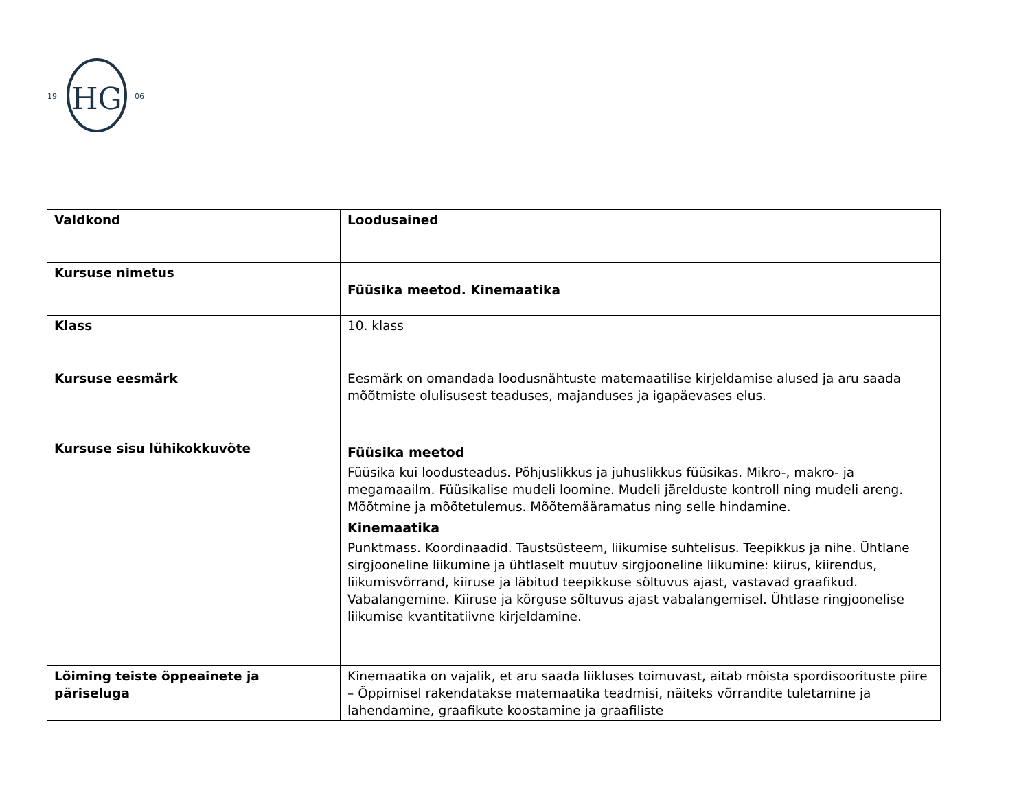HG
19
06
| Valdkond | Loodusained |
| Kursuse nimetus | Füüsika meetod. Kinemaatika |
| Klass | 10. klass |
| Kursuse eesmärk | Eesmärk on omandada loodusnähtuste matemaatilise kirjeldamise alused ja aru saada mõõtmiste olulisusest teaduses, majanduses ja igapäevases elus. |
| Kursuse sisu lühikokkuvõte | Füüsika meetod Füüsika kui loodusteadus. Põhjuslikkus ja juhuslikkus füüsikas. Mikro-, makro- ja megamaailm. Füüsikalise mudeli loomine. Mudeli järelduste kontroll ning mudeli areng. Mõõtmine ja mõõtetulemus. Mõõtemääramatus ning selle hindamine. Kinemaatika Punktmass. Koordinaadid. Taustsüsteem, liikumise suhtelisus. Teepikkus ja nihe. Ühtlane sirgjooneline liikumine ja ühtlaselt muutuv sirgjooneline liikumine: kiirus, kiirendus, liikumisvõrrand, kiiruse ja läbitud teepikkuse sõltuvus ajast, vastavad graafikud. Vabalangemine. Kiiruse ja kõrguse sõltuvus ajast vabalangemisel. Ühtlase ringjoonelise liikumise kvantitatiivne kirjeldamine. |
| Lõiming teiste õppeainete ja päriseluga | Kinemaatika on vajalik, et aru saada liikluses toimuvast, aitab mõista spordisoorituste piire – Õppimisel rakendatakse matemaatika teadmisi, näiteks võrrandite tuletamine ja lahendamine, graafikute koostamine ja graafiliste |